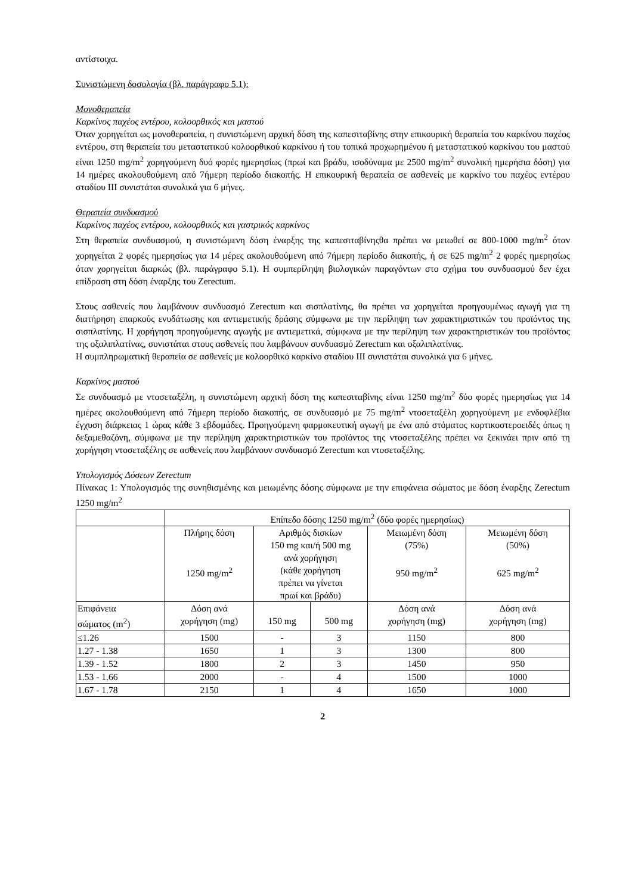αντίστοιχα.
Συνιστώμενη δοσολογία (βλ. παράγραφο 5.1):
Μονοθεραπεία
Καρκίνος παχέος εντέρου, κολοορθικός και μαστού
Όταν χορηγείται ως μονοθεραπεία, η συνιστώμενη αρχική δόση της καπεσιταβίνης στην επικουρική θεραπεία του καρκίνου παχέος εντέρου, στη θεραπεία του μεταστατικού κολοορθικού καρκίνου ή του τοπικά προχωρημένου ή μεταστατικού καρκίνου του μαστού είναι 1250 mg/m<sup>2</sup> χορηγούμενη δυό φορές ημερησίως (πρωί και βράδυ, ισοδύναμα με 2500 mg/m<sup>2</sup> συνολική ημερήσια δόση) για 14 ημέρες ακολουθούμενη από 7ήμερη περίοδο διακοπής. Η επικουρική θεραπεία σε ασθενείς με καρκίνο του παχέος εντέρου σταδίου ΙΙΙ συνιστάται συνολικά για 6 μήνες.
Θεραπεία συνδυασμού
Καρκίνος παχέος εντέρου, κολοορθικός και γαστρικός καρκίνος
Στη θεραπεία συνδυασμού, η συνιστώμενη δόση έναρξης της καπεσιταβίνηςθα πρέπει να μειωθεί σε 800-1000 mg/m<sup>2</sup> όταν χορηγείται 2 φορές ημερησίως για 14 μέρες ακολουθούμενη από 7ήμερη περίοδο διακοπής, ή σε 625 mg/m<sup>2</sup> 2 φορές ημερησίως όταν χορηγείται διαρκώς (βλ. παράγραφο 5.1). Η συμπερίληψη βιολογικών παραγόντων στο σχήμα του συνδυασμού δεν έχει επίδραση στη δόση έναρξης του Zerectum.
Στους ασθενείς που λαμβάνουν συνδυασμό Zerectum και σισπλατίνης, θα πρέπει να χορηγείται προηγουμένως αγωγή για τη διατήρηση επαρκούς ενυδάτωσης και αντιεμετικής δράσης σύμφωνα με την περίληψη των χαρακτηριστικών του προϊόντος της σισπλατίνης. Η χορήγηση προηγούμενης αγωγής με αντιεμετικά, σύμφωνα με την περίληψη των χαρακτηριστικών του προϊόντος της οξαλιπλατίνας, συνιστάται στους ασθενείς που λαμβάνουν συνδυασμό Zerectum και οξαλιπλατίνας.
Η συμπληρωματική θεραπεία σε ασθενείς με κολοορθικό καρκίνο σταδίου ΙΙΙ συνιστάται συνολικά για 6 μήνες.
Καρκίνος μαστού
Σε συνδυασμό με ντοσεταξέλη, η συνιστώμενη αρχική δόση της καπεσιταβίνης είναι 1250 mg/m<sup>2</sup> δύο φορές ημερησίως για 14 ημέρες ακολουθούμενη από 7ήμερη περίοδο διακοπής, σε συνδυασμό με 75 mg/m<sup>2</sup> ντοσεταξέλη χορηγούμενη με ενδοφλέβια έγχυση διάρκειας 1 ώρας κάθε 3 εβδομάδες. Προηγούμενη φαρμακευτική αγωγή με ένα από στόματος κορτικοστεροειδές όπως η δεξαμεθαζόνη, σύμφωνα με την περίληψη χαρακτηριστικών του προϊόντος της ντοσεταξέλης πρέπει να ξεκινάει πριν από τη χορήγηση ντοσεταξέλης σε ασθενείς που λαμβάνουν συνδυασμό Zerectum και ντοσεταξέλης.
Υπολογισμός Δόσεων Zerectum
Πίνακας 1: Υπολογισμός της συνηθισμένης και μειωμένης δόσης σύμφωνα με την επιφάνεια σώματος με δόση έναρξης Zerectum 1250 mg/m<sup>2</sup>
| | Επίπεδο δόσης 1250 mg/m<sup>2</sup> (δύο φορές ημερησίως) | | | | |
| --- | --- | --- | --- | --- | --- |
| | Πλήρης δόση 1250 mg/m<sup>2</sup> | Αριθμός δισκίων 150 mg και/ή 500 mg ανά χορήγηση (κάθε χορήγηση πρέπει να γίνεται πρωί και βράδυ) | | Μειωμένη δόση (75%) 950 mg/m<sup>2</sup> | Μειωμένη δόση (50%) 625 mg/m<sup>2</sup> |
| Επιφάνεια σώματος (m<sup>2</sup>) | Δόση ανά χορήγηση (mg) | 150 mg | 500 mg | Δόση ανά χορήγηση (mg) | Δόση ανά χορήγηση (mg) |
| ≤1.26 | 1500 | - | 3 | 1150 | 800 |
| 1.27 - 1.38 | 1650 | 1 | 3 | 1300 | 800 |
| 1.39 - 1.52 | 1800 | 2 | 3 | 1450 | 950 |
| 1.53 - 1.66 | 2000 | - | 4 | 1500 | 1000 |
| 1.67 - 1.78 | 2150 | 1 | 4 | 1650 | 1000 |
2